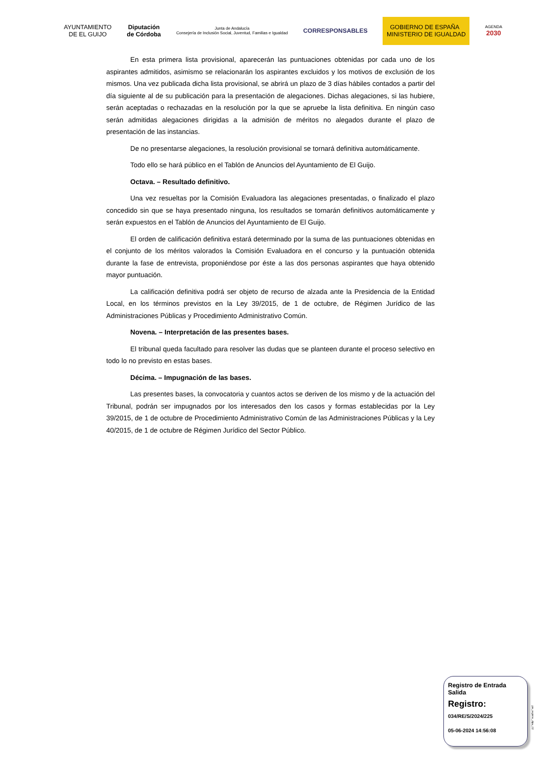AYUNTAMIENTO
DE EL GUIJO
Diputación
de Córdoba
Junta de Andalucía
Consejería de Inclusión Social, Juventud, Familias e Igualdad
CORRESPONSABLES
GOBIERNO DE ESPAÑA MINISTERIO DE IGUALDAD
AGENDA
2030
En esta primera lista provisional, aparecerán las puntuaciones obtenidas por cada uno de los aspirantes admitidos, asimismo se relacionarán los aspirantes excluidos y los motivos de exclusión de los mismos. Una vez publicada dicha lista provisional, se abrirá un plazo de 3 días hábiles contados a partir del día siguiente al de su publicación para la presentación de alegaciones. Dichas alegaciones, si las hubiere, serán aceptadas o rechazadas en la resolución por la que se apruebe la lista definitiva. En ningún caso serán admitidas alegaciones dirigidas a la admisión de méritos no alegados durante el plazo de presentación de las instancias.
De no presentarse alegaciones, la resolución provisional se tornará definitiva automáticamente.
Todo ello se hará público en el Tablón de Anuncios del Ayuntamiento de El Guijo.
Octava. – Resultado definitivo.
Una vez resueltas por la Comisión Evaluadora las alegaciones presentadas, o finalizado el plazo concedido sin que se haya presentado ninguna, los resultados se tornarán definitivos automáticamente y serán expuestos en el Tablón de Anuncios del Ayuntamiento de El Guijo.
El orden de calificación definitiva estará determinado por la suma de las puntuaciones obtenidas en el conjunto de los méritos valorados la Comisión Evaluadora en el concurso y la puntuación obtenida durante la fase de entrevista, proponiéndose por éste a las dos personas aspirantes que haya obtenido mayor puntuación.
La calificación definitiva podrá ser objeto de recurso de alzada ante la Presidencia de la Entidad Local, en los términos previstos en la Ley 39/2015, de 1 de octubre, de Régimen Jurídico de las Administraciones Públicas y Procedimiento Administrativo Común.
Novena. – Interpretación de las presentes bases.
El tribunal queda facultado para resolver las dudas que se planteen durante el proceso selectivo en todo lo no previsto en estas bases.
Décima. – Impugnación de las bases.
Las presentes bases, la convocatoria y cuantos actos se deriven de los mismo y de la actuación del Tribunal, podrán ser impugnados por los interesados den los casos y formas establecidas por la Ley 39/2015, de 1 de octubre de Procedimiento Administrativo Común de las Administraciones Públicas y la Ley 40/2015, de 1 de octubre de Régimen Jurídico del Sector Público.
Registro de Entrada Salida
Registro:
034/RE/S/2024/225
05-06-2024 14:56:08
pie_registro_dipu_02